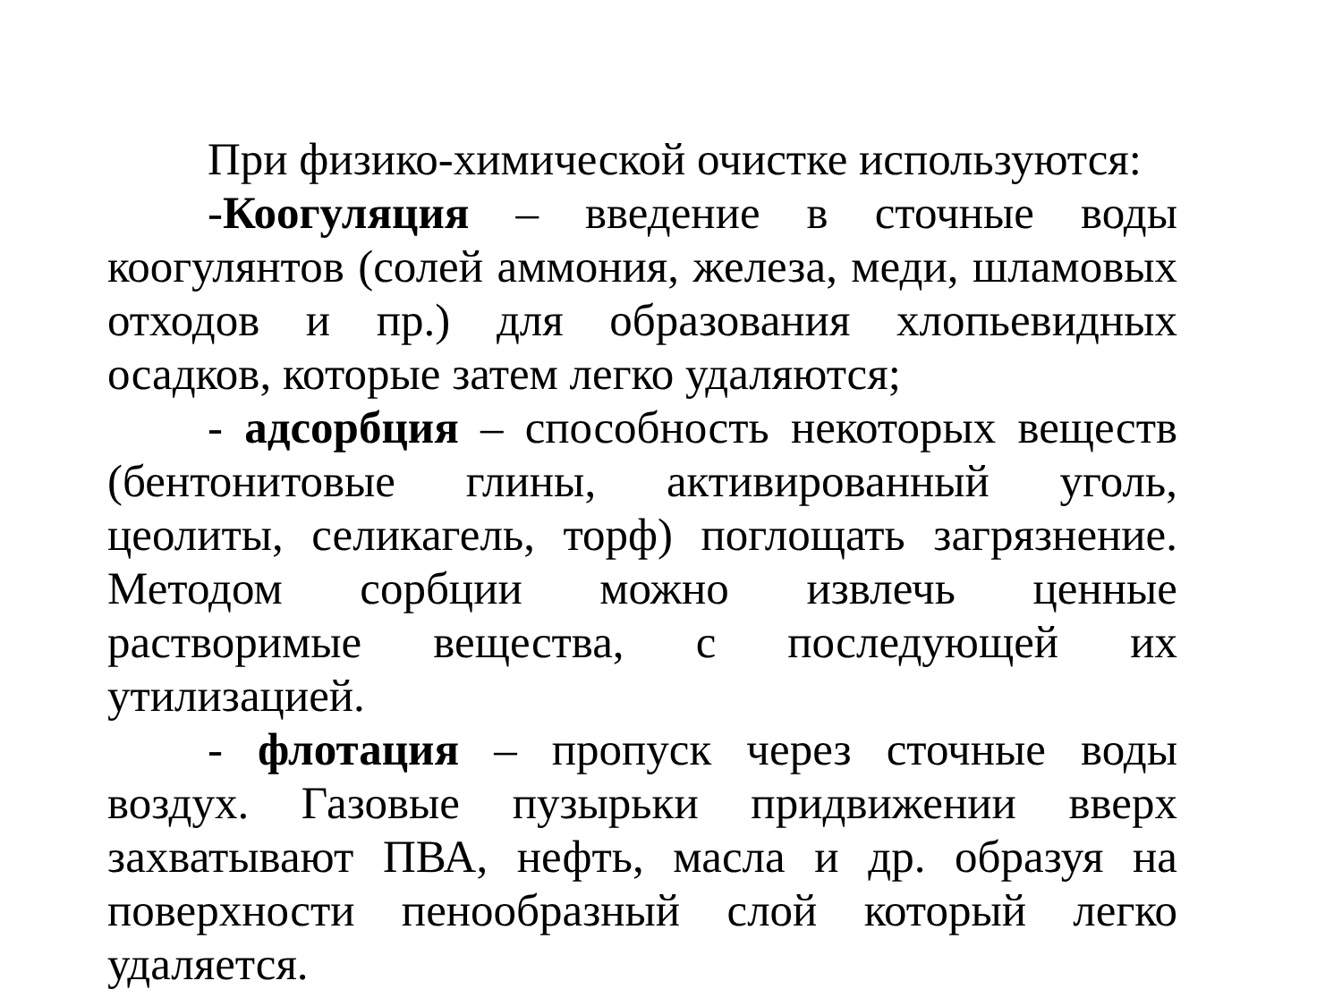При физико-химической очистке используются:
-Коогуляция – введение в сточные воды коогулянтов (солей аммония, железа, меди, шламовых отходов и пр.) для образования хлопьевидных осадков, которые затем легко удаляются;
- адсорбция – способность некоторых веществ (бентонитовые глины, активированный уголь, цеолиты, селикагель, торф) поглощать загрязнение. Методом сорбции можно извлечь ценные растворимые вещества, с последующей их утилизацией.
- флотация – пропуск через сточные воды воздух. Газовые пузырьки придвижении вверх захватывают ПВА, нефть, масла и др. образуя на поверхности пенообразный слой который легко удаляется.